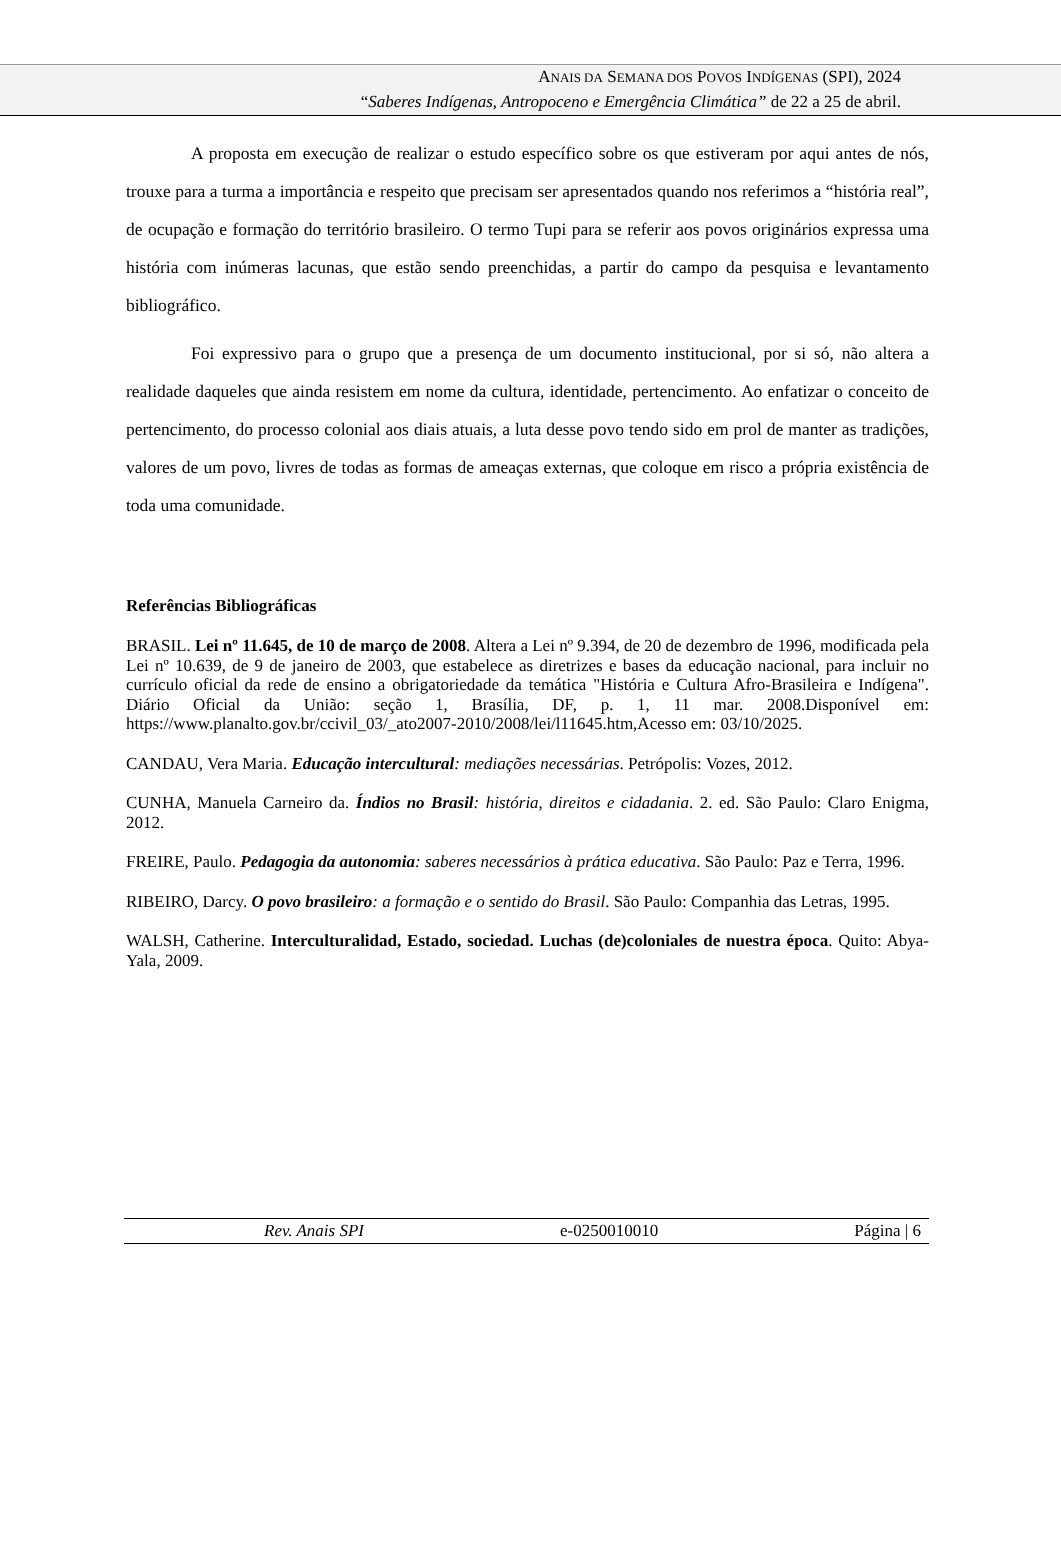ANAIS DA SEMANA DOS POVOS INDÍGENAS (SPI), 2024
“Saberes Indígenas, Antropoceno e Emergência Climática” de 22 a 25 de abril.
A proposta em execução de realizar o estudo específico sobre os que estiveram por aqui antes de nós, trouxe para a turma a importância e respeito que precisam ser apresentados quando nos referimos a “história real”, de ocupação e formação do território brasileiro. O termo Tupi para se referir aos povos originários expressa uma história com inúmeras lacunas, que estão sendo preenchidas, a partir do campo da pesquisa e levantamento bibliográfico.
Foi expressivo para o grupo que a presença de um documento institucional, por si só, não altera a realidade daqueles que ainda resistem em nome da cultura, identidade, pertencimento. Ao enfatizar o conceito de pertencimento, do processo colonial aos diais atuais, a luta desse povo tendo sido em prol de manter as tradições, valores de um povo, livres de todas as formas de ameaças externas, que coloque em risco a própria existência de toda uma comunidade.
Referências Bibliográficas
BRASIL. Lei nº 11.645, de 10 de março de 2008. Altera a Lei nº 9.394, de 20 de dezembro de 1996, modificada pela Lei nº 10.639, de 9 de janeiro de 2003, que estabelece as diretrizes e bases da educação nacional, para incluir no currículo oficial da rede de ensino a obrigatoriedade da temática "História e Cultura Afro-Brasileira e Indígena". Diário Oficial da União: seção 1, Brasília, DF, p. 1, 11 mar. 2008.Disponível em: https://www.planalto.gov.br/ccivil_03/_ato2007-2010/2008/lei/l11645.htm,Acesso em: 03/10/2025.
CANDAU, Vera Maria. Educação intercultural: mediações necessárias. Petrópolis: Vozes, 2012.
CUNHA, Manuela Carneiro da. Índios no Brasil: história, direitos e cidadania. 2. ed. São Paulo: Claro Enigma, 2012.
FREIRE, Paulo. Pedagogia da autonomia: saberes necessários à prática educativa. São Paulo: Paz e Terra, 1996.
RIBEIRO, Darcy. O povo brasileiro: a formação e o sentido do Brasil. São Paulo: Companhia das Letras, 1995.
WALSH, Catherine. Interculturalidad, Estado, sociedad. Luchas (de)coloniales de nuestra época. Quito: Abya-Yala, 2009.
Rev. Anais SPI e-0250010010 Página | 6